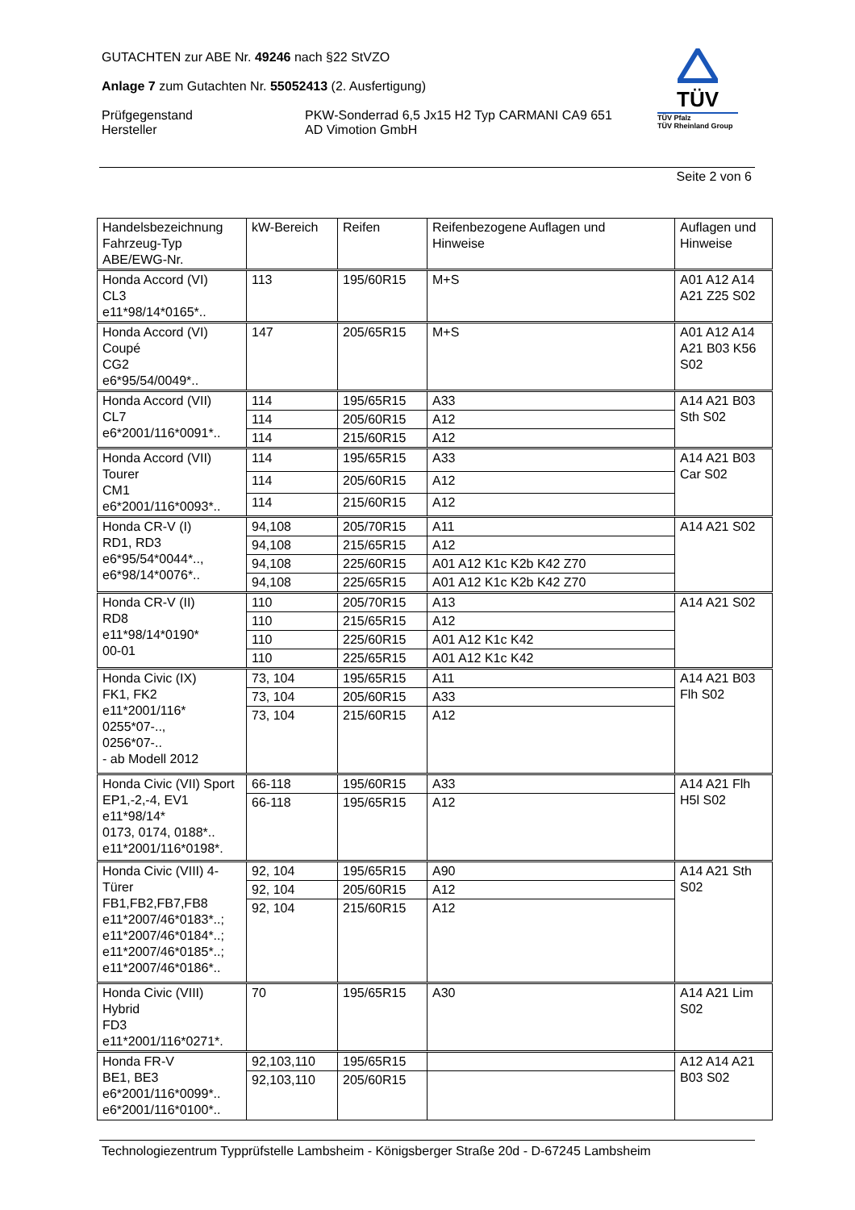GUTACHTEN zur ABE Nr. 49246 nach §22 StVZO
Anlage 7 zum Gutachten Nr. 55052413 (2. Ausfertigung)
Prüfgegenstand PKW-Sonderrad 6,5 Jx15 H2 Typ CARMANI CA9 651
Hersteller AD Vimotion GmbH
TÜV
TÜV Pfalz
TÜV Rheinland Group
Seite 2 von 6
| Handelsbezeichnung Fahrzeug-Typ ABE/EWG-Nr. | kW-Bereich | Reifen | Reifenbezogene Auflagen und Hinweise | Auflagen und Hinweise |
| Honda Accord (VI) CL3 e11*98/14*0165*.. | 113 | 195/60R15 | M+S | A01 A12 A14 A21 Z25 S02 |
| Honda Accord (VI) Coupé CG2 e6*95/54/0049*.. | 147 | 205/65R15 | M+S | A01 A12 A14 A21 B03 K56 S02 |
| Honda Accord (VII) CL7 e6*2001/116*0091*.. | 114 | 195/65R15 | A33 | A14 A21 B03 Sth S02 |
| | 114 | 205/60R15 | A12 | |
| | 114 | 215/60R15 | A12 | |
| Honda Accord (VII) Tourer CM1 e6*2001/116*0093*.. | 114 | 195/65R15 | A33 | A14 A21 B03 Car S02 |
| | 114 | 205/60R15 | A12 | |
| | 114 | 215/60R15 | A12 | |
| Honda CR-V (I) RD1, RD3 e6*95/54*0044*.., e6*98/14*0076*.. | 94,108 | 205/70R15 | A11 | A14 A21 S02 |
| | 94,108 | 215/65R15 | A12 | |
| | 94,108 | 225/60R15 | A01 A12 K1c K2b K42 Z70 | |
| | 94,108 | 225/65R15 | A01 A12 K1c K2b K42 Z70 | |
| Honda CR-V (II) RD8 e11*98/14*0190* 00-01 | 110 | 205/70R15 | A13 | A14 A21 S02 |
| | 110 | 215/65R15 | A12 | |
| | 110 | 225/60R15 | A01 A12 K1c K42 | |
| | 110 | 225/65R15 | A01 A12 K1c K42 | |
| Honda Civic (IX) FK1, FK2 e11*2001/116* 0255*07-.., 0256*07-.. - ab Modell 2012 | 73, 104 | 195/65R15 | A11 | A14 A21 B03 Flh S02 |
| | 73, 104 | 205/60R15 | A33 | |
| | 73, 104 | 215/60R15 | A12 | |
| Honda Civic (VII) Sport EP1,-2,-4, EV1 e11*98/14* 0173, 0174, 0188*.. e11*2001/116*0198*. | 66-118 | 195/60R15 | A33 | A14 A21 Flh H5l S02 |
| | 66-118 | 195/65R15 | A12 | |
| Honda Civic (VIII) 4- Türer FB1,FB2,FB7,FB8 e11*2007/46*0183*..; e11*2007/46*0184*..; e11*2007/46*0185*..; e11*2007/46*0186*.. | 92, 104 | 195/65R15 | A90 | A14 A21 Sth S02 |
| | 92, 104 | 205/60R15 | A12 | |
| | 92, 104 | 215/60R15 | A12 | |
| Honda Civic (VIII) Hybrid FD3 e11*2001/116*0271*. | 70 | 195/65R15 | A30 | A14 A21 Lim S02 |
| Honda FR-V BE1, BE3 e6*2001/116*0099*.. e6*2001/116*0100*.. | 92,103,110 | 195/65R15 | | A12 A14 A21 B03 S02 |
| | 92,103,110 | 205/60R15 | | |
Technologiezentrum Typprüfstelle Lambsheim - Königsberger Straße 20d - D-67245 Lambsheim